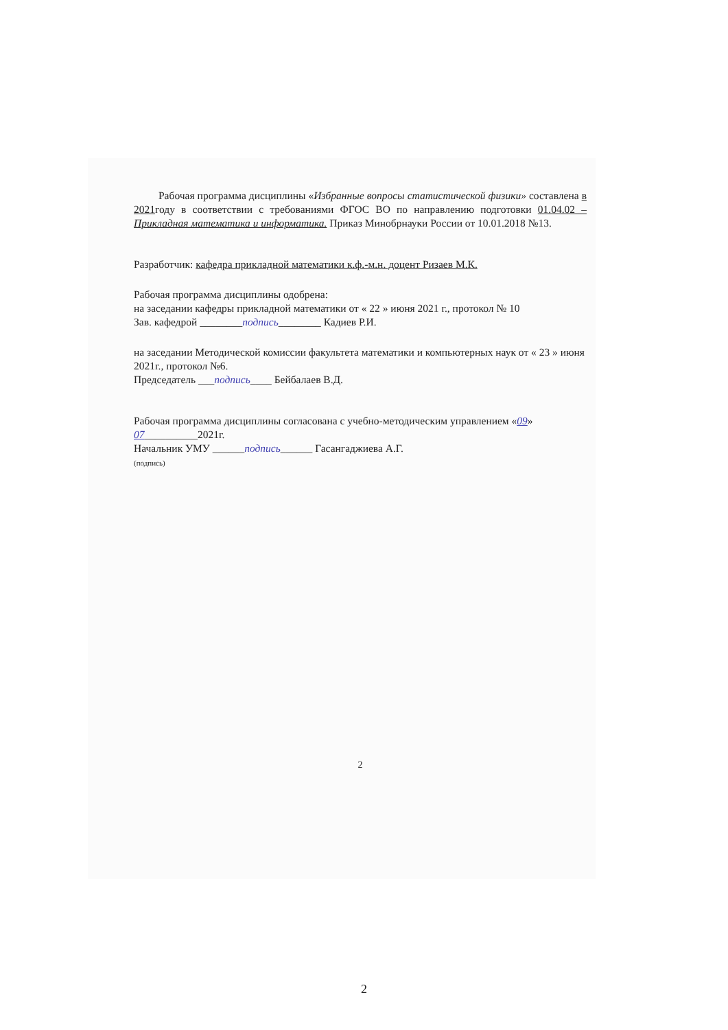Рабочая программа дисциплины «Избранные вопросы статистической физики» составлена в 2021году в соответствии с требованиями ФГОС ВО по направлению подготовки 01.04.02 – Прикладная математика и информатика. Приказ Минобрнауки России от 10.01.2018 №13.
Разработчик: кафедра прикладной математики к.ф.-м.н. доцент Ризаев М.К.
Рабочая программа дисциплины одобрена:
на заседании кафедры прикладной математики от « 22 » июня 2021 г., протокол № 10
Зав. кафедрой ________подпись________ Кадиев Р.И.
на заседании Методической комиссии факультета математики и компьютерных наук от « 23 » июня 2021г., протокол №6.
Председатель ___подпись____ Бейбалаев В.Д.
Рабочая программа дисциплины согласована с учебно-методическим управлением «09» 07__________2021г.
Начальник УМУ ______подпись______ Гасангаджиева А.Г.
(подпись)
2
2